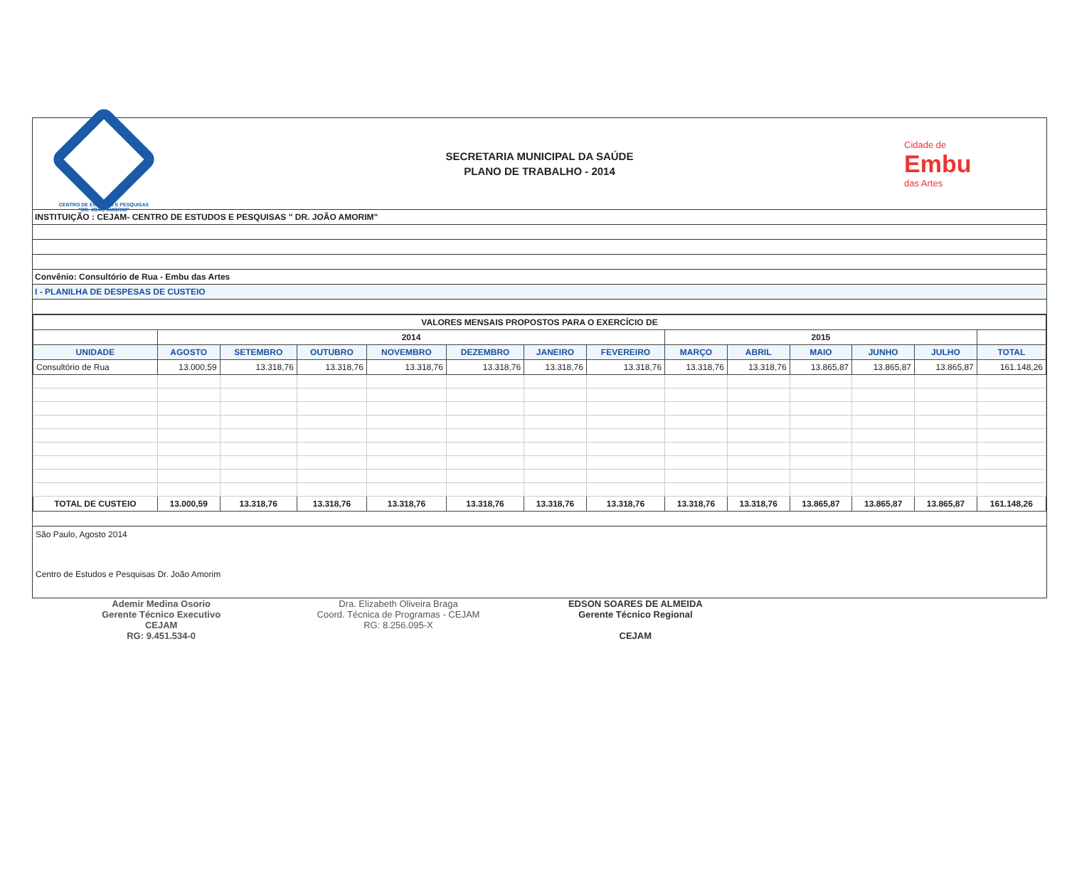CENTRO DE ESTUDOS E PESQUISAS
"DR. JOÃO AMORIM"
SECRETARIA MUNICIPAL DA SAÚDE
PLANO DE TRABALHO - 2014
Cidade de
Embu
das Artes
INSTITUIÇÃO : CEJAM- CENTRO DE ESTUDOS E PESQUISAS " DR. JOÃO AMORIM"
Convênio: Consultório de Rua - Embu das Artes
I - PLANILHA DE DESPESAS DE CUSTEIO
| VALORES MENSAIS PROPOSTOS PARA O EXERCÍCIO DE | | | | | | | | | | | | | |
| --- | --- | --- | --- | --- | --- | --- | --- | --- | --- | --- | --- | --- | --- |
| | 2014 | | | | | | | 2015 | | | | | |
| UNIDADE | AGOSTO | SETEMBRO | OUTUBRO | NOVEMBRO | DEZEMBRO | JANEIRO | FEVEREIRO | MARÇO | ABRIL | MAIO | JUNHO | JULHO | TOTAL |
| Consultório de Rua | 13.000,59 | 13.318,76 | 13.318,76 | 13.318,76 | 13.318,76 | 13.318,76 | 13.318,76 | 13.318,76 | 13.318,76 | 13.865,87 | 13.865,87 | 13.865,87 | 161.148,26 |
| TOTAL DE CUSTEIO | 13.000,59 | 13.318,76 | 13.318,76 | 13.318,76 | 13.318,76 | 13.318,76 | 13.318,76 | 13.318,76 | 13.318,76 | 13.865,87 | 13.865,87 | 13.865,87 | 161.148,26 |
São Paulo, Agosto 2014
Centro de Estudos e Pesquisas Dr. João Amorim
Ademir Medina Osorio
Gerente Técnico Executivo
CEJAM
RG: 9.451.534-0
Dra. Elizabeth Oliveira Braga
Coord. Técnica de Programas - CEJAM
RG: 8.256.095-X
EDSON SOARES DE ALMEIDA
Gerente Técnico Regional
CEJAM